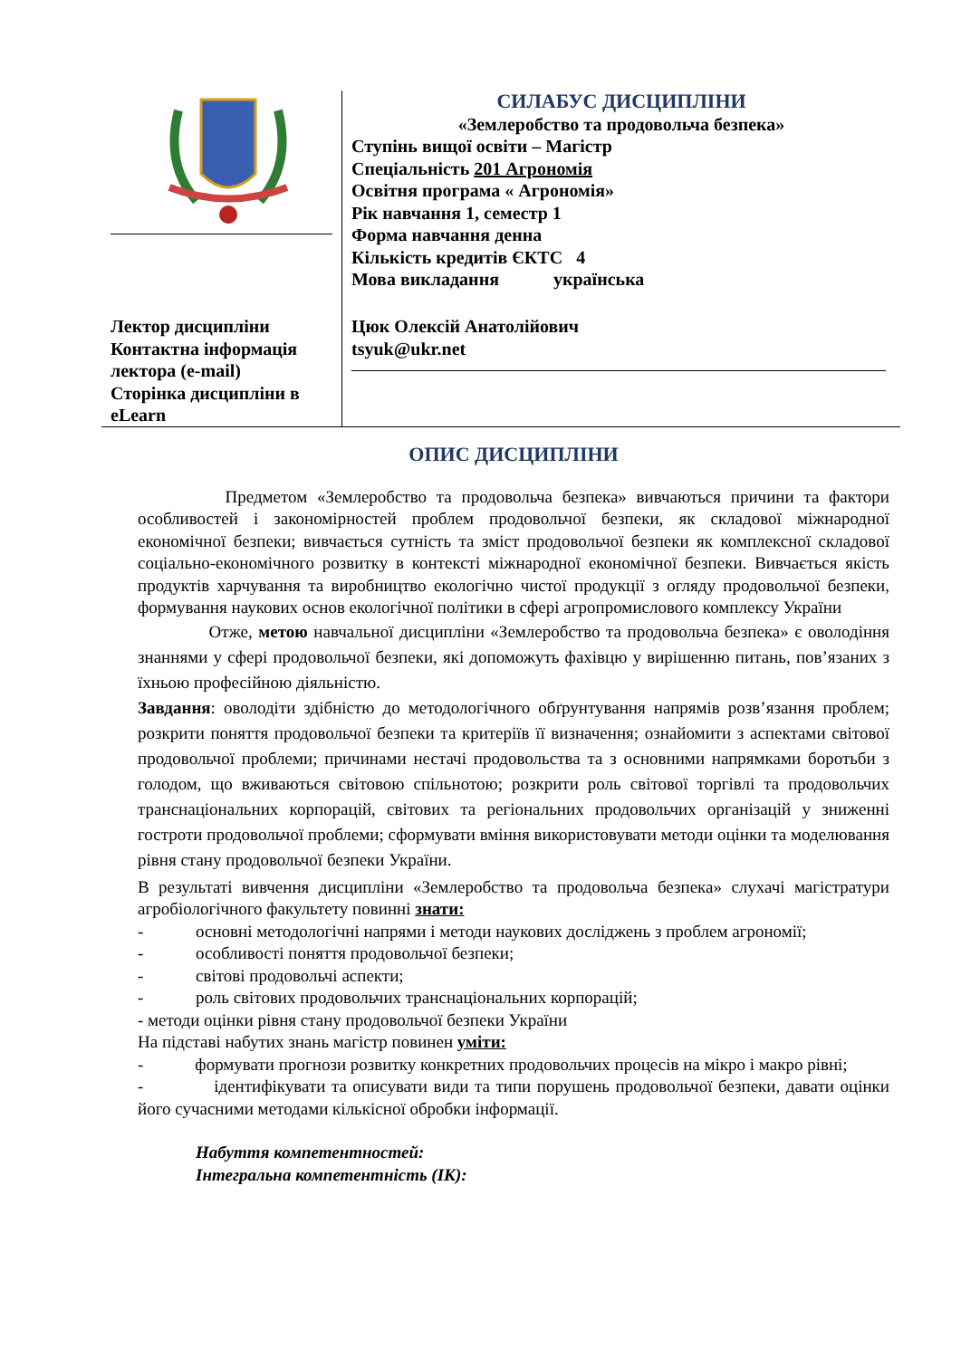| | СИЛАБУС ДИСЦИПЛІНИ «Землеробство та продовольча безпека» Ступінь вищої освіти – Магістр Спеціальність 201 Агрономія Освітня програма « Агрономія» Рік навчання 1, семестр 1 Форма навчання денна Кількість кредитів ЄКТС 4 Мова викладання українська |
| Лектор дисципліни Контактна інформація лектора (e-mail) Сторінка дисципліни в eLearn | Цюк Олексій Анатолійович tsyuk@ukr.net |
ОПИС ДИСЦИПЛІНИ
Предметом «Землеробство та продовольча безпека» вивчаються причини та фактори особливостей і закономірностей проблем продовольчої безпеки, як складової міжнародної економічної безпеки; вивчається сутність та зміст продовольчої безпеки як комплексної складової соціально-економічного розвитку в контексті міжнародної економічної безпеки. Вивчається якість продуктів харчування та виробництво екологічно чистої продукції з огляду продовольчої безпеки, формування наукових основ екологічної політики в сфері агропромислового комплексу України
Отже, метою навчальної дисципліни «Землеробство та продовольча безпека» є оволодіння знаннями у сфері продовольчої безпеки, які допоможуть фахівцю у вирішенню питань, пов’язаних з їхньою професійною діяльністю.
Завдання: оволодіти здібністю до методологічного обґрунтування напрямів розв’язання проблем; розкрити поняття продовольчої безпеки та критеріїв її визначення; ознайомити з аспектами світової продовольчої проблеми; причинами нестачі продовольства та з основними напрямками боротьби з голодом, що вживаються світовою спільнотою; розкрити роль світової торгівлі та продовольчих транснаціональних корпорацій, світових та регіональних продовольчих організацій у зниженні гостроти продовольчої проблеми; сформувати вміння використовувати методи оцінки та моделювання рівня стану продовольчої безпеки України.
В результаті вивчення дисципліни «Землеробство та продовольча безпека» слухачі магістратури агробіологічного факультету повинні знати:
- основні методологічні напрями і методи наукових досліджень з проблем агрономії;
- особливості поняття продовольчої безпеки;
- світові продовольчі аспекти;
- роль світових продовольчих транснаціональних корпорацій;
- методи оцінки рівня стану продовольчої безпеки України
На підставі набутих знань магістр повинен уміти:
- формувати прогнози розвитку конкретних продовольчих процесів на мікро і макро рівні;
- ідентифікувати та описувати види та типи порушень продовольчої безпеки, давати оцінки його сучасними методами кількісної обробки інформації.
Набуття компетентностей:
Інтегральна компетентність (ІК):